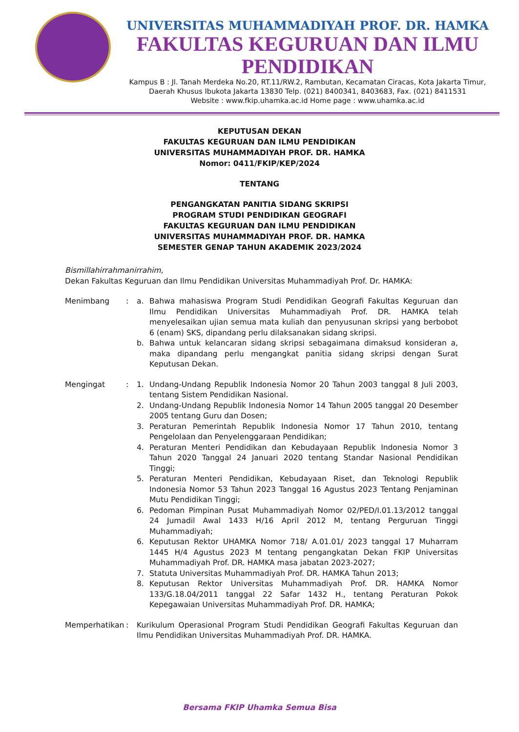UNIVERSITAS MUHAMMADIYAH PROF. DR. HAMKA
FAKULTAS KEGURUAN DAN ILMU PENDIDIKAN
Kampus B : Jl. Tanah Merdeka No.20, RT.11/RW.2, Rambutan, Kecamatan Ciracas, Kota Jakarta Timur,
Daerah Khusus Ibukota Jakarta 13830 Telp. (021) 8400341, 8403683, Fax. (021) 8411531
Website : www.fkip.uhamka.ac.id Home page : www.uhamka.ac.id
KEPUTUSAN DEKAN
FAKULTAS KEGURUAN DAN ILMU PENDIDIKAN
UNIVERSITAS MUHAMMADIYAH PROF. DR. HAMKA
Nomor: 0411/FKIP/KEP/2024
TENTANG
PENGANGKATAN PANITIA SIDANG SKRIPSI
PROGRAM STUDI PENDIDIKAN GEOGRAFI
FAKULTAS KEGURUAN DAN ILMU PENDIDIKAN
UNIVERSITAS MUHAMMADIYAH PROF. DR. HAMKA
SEMESTER GENAP TAHUN AKADEMIK 2023/2024
Bismillahirrahmanirrahim,
Dekan Fakultas Keguruan dan Ilmu Pendidikan Universitas Muhammadiyah Prof. Dr. HAMKA:
| Menimbang | : | a. | Bahwa mahasiswa Program Studi Pendidikan Geografi Fakultas Keguruan dan Ilmu Pendidikan Universitas Muhammadiyah Prof. DR. HAMKA telah menyelesaikan ujian semua mata kuliah dan penyusunan skripsi yang berbobot 6 (enam) SKS, dipandang perlu dilaksanakan sidang skripsi. |
| | | b. | Bahwa untuk kelancaran sidang skripsi sebagaimana dimaksud konsideran a, maka dipandang perlu mengangkat panitia sidang skripsi dengan Surat Keputusan Dekan. |
| Mengingat | : | 1. | Undang-Undang Republik Indonesia Nomor 20 Tahun 2003 tanggal 8 Juli 2003, tentang Sistem Pendidikan Nasional. |
| | | 2. | Undang-Undang Republik Indonesia Nomor 14 Tahun 2005 tanggal 20 Desember 2005 tentang Guru dan Dosen; |
| | | 3. | Peraturan Pemerintah Republik Indonesia Nomor 17 Tahun 2010, tentang Pengelolaan dan Penyelenggaraan Pendidikan; |
| | | 4. | Peraturan Menteri Pendidikan dan Kebudayaan Republik Indonesia Nomor 3 Tahun 2020 Tanggal 24 Januari 2020 tentang Standar Nasional Pendidikan Tinggi; |
| | | 5. | Peraturan Menteri Pendidikan, Kebudayaan Riset, dan Teknologi Republik Indonesia Nomor 53 Tahun 2023 Tanggal 16 Agustus 2023 Tentang Penjaminan Mutu Pendidikan Tinggi; |
| | | 6. | Pedoman Pimpinan Pusat Muhammadiyah Nomor 02/PED/I.01.13/2012 tanggal 24 Jumadil Awal 1433 H/16 April 2012 M, tentang Perguruan Tinggi Muhammadiyah; |
| | | 6. | Keputusan Rektor UHAMKA Nomor 718/ A.01.01/ 2023 tanggal 17 Muharram 1445 H/4 Agustus 2023 M tentang pengangkatan Dekan FKIP Universitas Muhammadiyah Prof. DR. HAMKA masa jabatan 2023-2027; |
| | | 7. | Statuta Universitas Muhammadiyah Prof. DR. HAMKA Tahun 2013; |
| | | 8. | Keputusan Rektor Universitas Muhammadiyah Prof. DR. HAMKA Nomor 133/G.18.04/2011 tanggal 22 Safar 1432 H., tentang Peraturan Pokok Kepegawaian Universitas Muhammadiyah Prof. DR. HAMKA; |
| Memperhatikan | : | Kurikulum Operasional Program Studi Pendidikan Geografi Fakultas Keguruan dan Ilmu Pendidikan Universitas Muhammadiyah Prof. DR. HAMKA. | |
Bersama FKIP Uhamka Semua Bisa